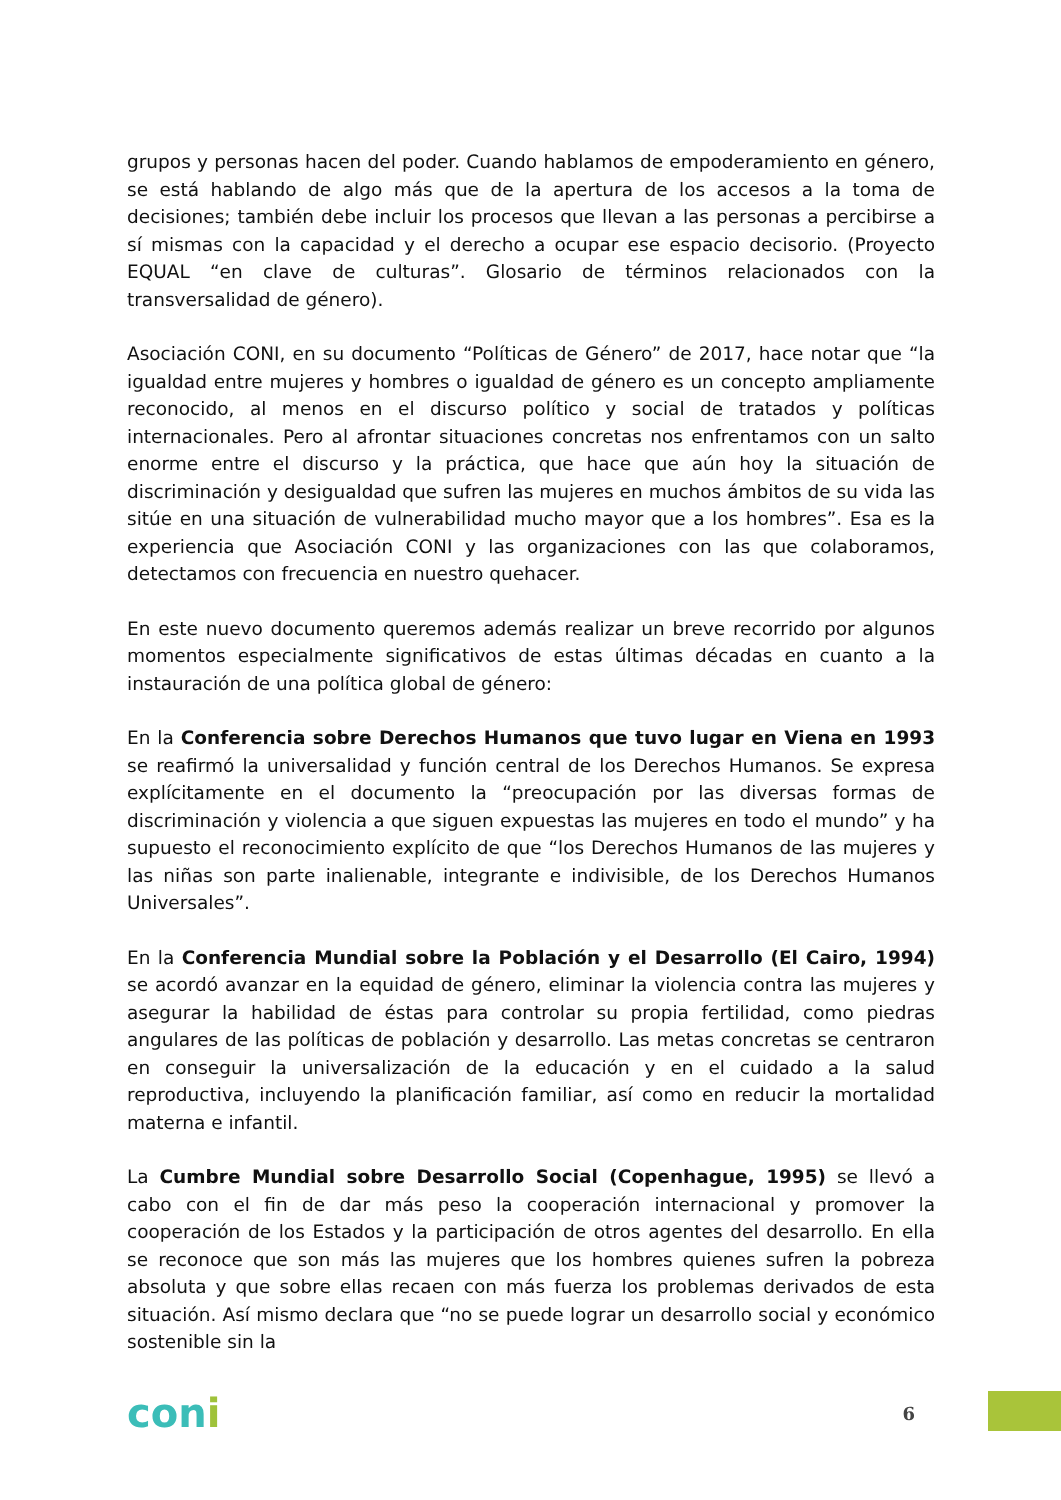grupos y personas hacen del poder. Cuando hablamos de empoderamiento en género, se está hablando de algo más que de la apertura de los accesos a la toma de decisiones; también debe incluir los procesos que llevan a las personas a percibirse a sí mismas con la capacidad y el derecho a ocupar ese espacio decisorio. (Proyecto EQUAL “en clave de culturas”. Glosario de términos relacionados con la transversalidad de género).
Asociación CONI, en su documento “Políticas de Género” de 2017, hace notar que “la igualdad entre mujeres y hombres o igualdad de género es un concepto ampliamente reconocido, al menos en el discurso político y social de tratados y políticas internacionales. Pero al afrontar situaciones concretas nos enfrentamos con un salto enorme entre el discurso y la práctica, que hace que aún hoy la situación de discriminación y desigualdad que sufren las mujeres en muchos ámbitos de su vida las sitúe en una situación de vulnerabilidad mucho mayor que a los hombres”. Esa es la experiencia que Asociación CONI y las organizaciones con las que colaboramos, detectamos con frecuencia en nuestro quehacer.
En este nuevo documento queremos además realizar un breve recorrido por algunos momentos especialmente significativos de estas últimas décadas en cuanto a la instauración de una política global de género:
En la Conferencia sobre Derechos Humanos que tuvo lugar en Viena en 1993 se reafirmó la universalidad y función central de los Derechos Humanos. Se expresa explícitamente en el documento la “preocupación por las diversas formas de discriminación y violencia a que siguen expuestas las mujeres en todo el mundo” y ha supuesto el reconocimiento explícito de que “los Derechos Humanos de las mujeres y las niñas son parte inalienable, integrante e indivisible, de los Derechos Humanos Universales”.
En la Conferencia Mundial sobre la Población y el Desarrollo (El Cairo, 1994) se acordó avanzar en la equidad de género, eliminar la violencia contra las mujeres y asegurar la habilidad de éstas para controlar su propia fertilidad, como piedras angulares de las políticas de población y desarrollo. Las metas concretas se centraron en conseguir la universalización de la educación y en el cuidado a la salud reproductiva, incluyendo la planificación familiar, así como en reducir la mortalidad materna e infantil.
La Cumbre Mundial sobre Desarrollo Social (Copenhague, 1995) se llevó a cabo con el fin de dar más peso la cooperación internacional y promover la cooperación de los Estados y la participación de otros agentes del desarrollo. En ella se reconoce que son más las mujeres que los hombres quienes sufren la pobreza absoluta y que sobre ellas recaen con más fuerza los problemas derivados de esta situación. Así mismo declara que “no se puede lograr un desarrollo social y económico sostenible sin la
coni
6